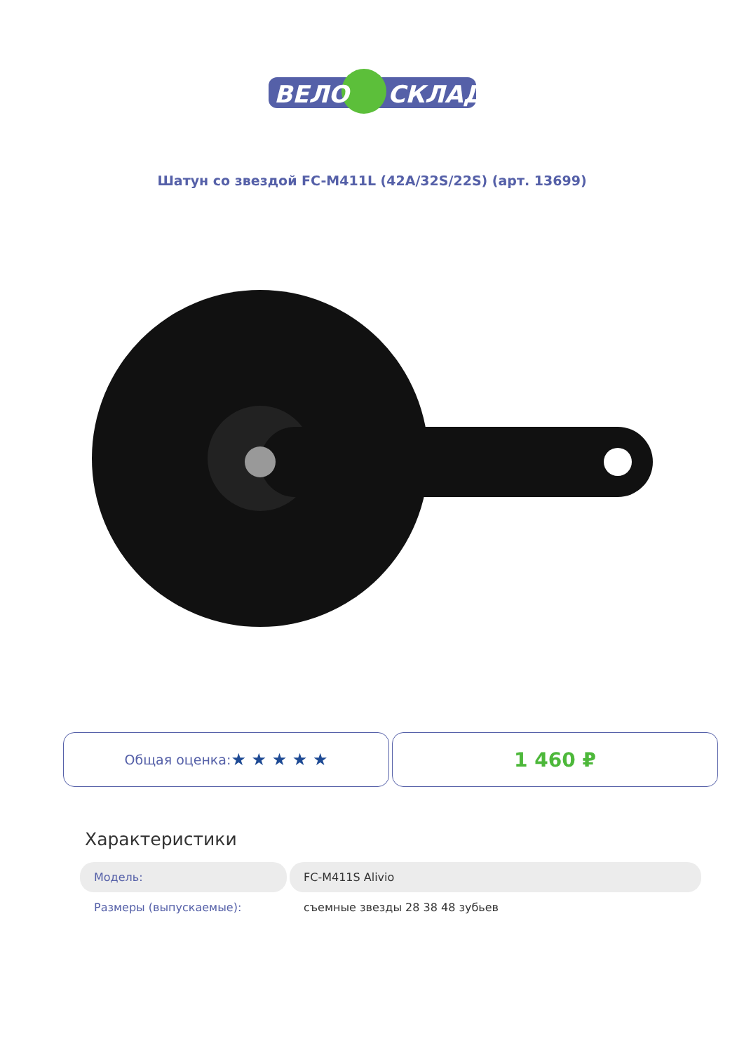ВЕЛО
СКЛАД
Шатун со звездой FC-M411L (42A/32S/22S) (арт. 13699)
Общая оценка: ★ ★ ★ ★ ★
1 460 ₽
Характеристики
| Модель: | FC-M411S Alivio |
| Размеры (выпускаемые): | съемные звезды 28 38 48 зубьев |